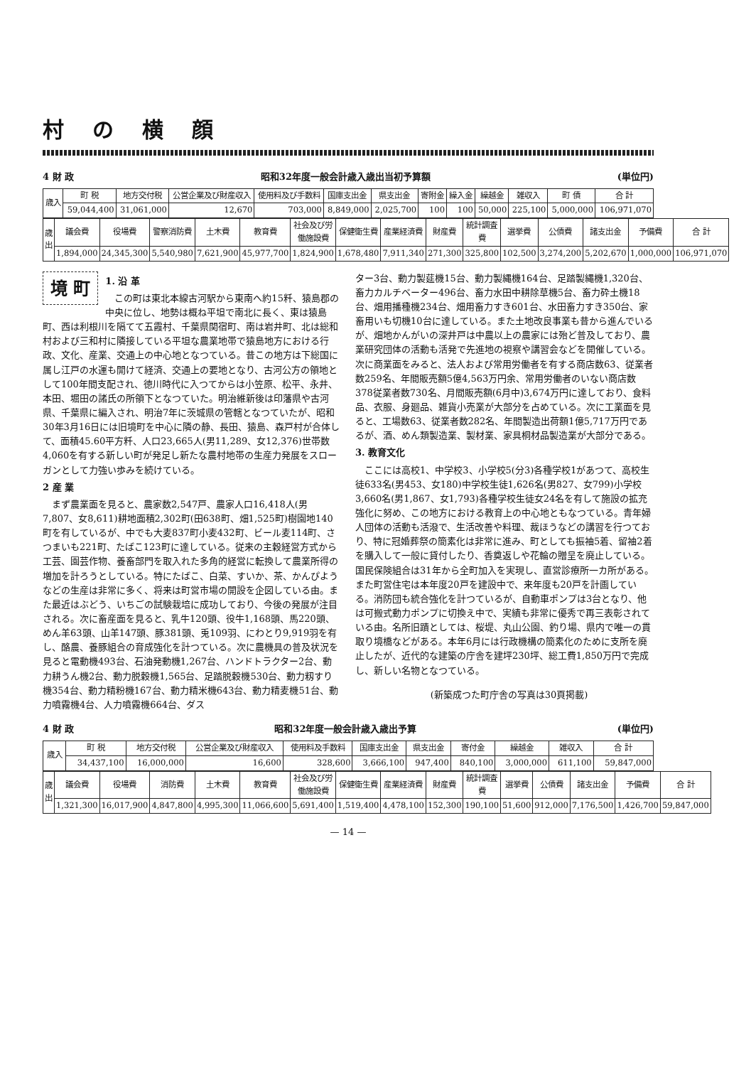村の横顔
4 財 政 昭和32年度一般会計歳入歳出当初予算額 (単位円)
| 歳入 | 町 税 | 地方交付税 | 公営企業及び財産収入 | 使用料及び手数料 | 国庫支出金 | 県支出金 | 寄附金 | 繰入金 | 繰越金 | 雑収入 | 町 債 | 合 計 |
| --- | --- | --- | --- | --- | --- | --- | --- | --- | --- | --- | --- | --- |
| | 59,044,400 | 31,061,000 | 12,670 | 703,000 | 8,849,000 | 2,025,700 | 100 | 100 | 50,000 | 225,100 | 5,000,000 | 106,971,070 |
| 歳出 | 議会費 | 役場費 | 警察消防費 | 土木費 | 教育費 | 社会及び労働施設費 | 保健衛生費 | 産業経済費 | 財産費 | 統計調査費 | 選挙費 | 公債費 | 諸支出金 | 予備費 | 合 計 |
| --- | --- | --- | --- | --- | --- | --- | --- | --- | --- | --- | --- | --- | --- | --- | --- |
| | 1,894,000 | 24,345,300 | 5,540,980 | 7,621,900 | 45,977,700 | 1,824,900 | 1,678,480 | 7,911,340 | 271,300 | 325,800 | 102,500 | 3,274,200 | 5,202,670 | 1,000,000 | 106,971,070 |
境 町
1. 沿 革
この町は東北本線古河駅から東南へ約15粁、猿島郡の中央に位し、地勢は概ね平坦で南北に長く、東は猿島町、西は利根川を隔てて五霞村、千葉県関宿町、南は岩井町、北は総和村および三和村に隣接している平坦な農業地帯で猿島地方における行政、文化、産業、交通上の中心地となつている。昔この地方は下総国に属し江戸の水運も開けて経済、交通上の要地となり、古河公方の領地として100年間支配され、徳川時代に入つてからは小笠原、松平、永井、本田、堀田の諸氏の所領下となつていた。明治維新後は印藩県や古河県、千葉県に編入され、明治7年に茨城県の管轄となつていたが、昭和30年3月16日には旧境町を中心に隣の静、長田、猿島、森戸村が合体して、面積45.60平方粁、人口23,665人(男11,289、女12,376)世帯数4,060を有する新しい町が発足し新たな農村地帯の生産力発展をスローガンとして力強い歩みを続けている。
2 産 業
まず農業面を見ると、農家数2,547戸、農家人口16,418人(男7,807、女8,611)耕地面積2,302町(田638町、畑1,525町)樹園地140町を有しているが、中でも大麦837町小麦432町、ビール麦114町、さつまいも221町、たばこ123町に達している。従来の主穀経営方式から工芸、園芸作物、養畜部門を取入れた多角的経営に転換して農業所得の増加を計ろうとしている。特にたばこ、白菜、すいか、茶、かんぴようなどの生産は非常に多く、将来は町営市場の開設を企図している由。また最近はぶどう、いちごの試験栽培に成功しており、今後の発展が注目される。次に畜産面を見ると、乳牛120頭、役牛1,168頭、馬220頭、めん羊63頭、山羊147頭、豚381頭、兎109羽、にわとり9,919羽を有し、酪農、養豚組合の育成強化を計つている。次に農機具の普及状況を見ると電動機493台、石油発動機1,267台、ハンドトラクター2台、動力耕うん機2台、動力脱穀機1,565台、足踏脱穀機530台、動力籾すり機354台、動力精粉機167台、動力精米機643台、動力精麦機51台、動力噴霧機4台、人力噴霧機664台、ダス
ター3台、動力製莚機15台、動力製縄機164台、足踏製縄機1,320台、畜力カルチベーター496台、畜力水田中耕除草機5台、畜力砕土機18台、畑用播種機234台、畑用畜力すき601台、水田畜力すき350台、家畜用いも切機10台に達している。また土地改良事業も昔から進んでいるが、畑地かんがいの深井戸は中農以上の農家には殆ど普及しており、農業研究団体の活動も活発で先進地の視察や講習会などを開催している。次に商業面をみると、法人および常用労働者を有する商店数63、従業者数259名、年間販売額5億4,563万円余、常用労働者のいない商店数378従業者数730名、月間販売額(6月中)3,674万円に達しており、食料品、衣服、身廻品、雑貨小売業が大部分を占めている。次に工業面を見ると、工場数63、従業者数282名、年間製造出荷額1億5,717万円であるが、酒、めん類製造業、製材業、家具桐材品製造業が大部分である。
3. 教育文化
ここには高校1、中学校3、小学校5(分3)各種学校1があつて、高校生徒633名(男453、女180)中学校生徒1,626名(男827、女799)小学校3,660名(男1,867、女1,793)各種学校生徒女24名を有して施設の拡充強化に努め、この地方における教育上の中心地ともなつている。青年婦人団体の活動も活潑で、生活改善や料理、裁ほうなどの講習を行つており、特に冠婚葬祭の簡素化は非常に進み、町としても振袖5着、留袖2着を購入して一般に貸付したり、香奠返しや花輪の贈呈を廃止している。国民保険組合は31年から全町加入を実現し、直営診療所一カ所がある。また町営住宅は本年度20戸を建設中で、来年度も20戸を計画している。消防団も統合強化を計つているが、自動車ポンプは3台となり、他は可搬式動力ポンプに切換え中で、実績も非常に優秀で再三表彰されている由。名所旧蹟としては、桜堤、丸山公園、釣り場、県内で唯一の貫取り境橋などがある。本年6月には行政機構の簡素化のために支所を廃止したが、近代的な建築の庁舎を建坪230坪、総工費1,850万円で完成し、新しい名物となつている。
(新築成つた町庁舎の写真は30頁掲載)
4 財 政 昭和32年度一般会計歳入歳出予算 (単位円)
| 歳入 | 町 税 | 地方交付税 | 公営企業及び財産収入 | 使用料及手数料 | 国庫支出金 | 県支出金 | 寄付金 | 繰越金 | 雑収入 | 合 計 |
| --- | --- | --- | --- | --- | --- | --- | --- | --- | --- | --- |
| | 34,437,100 | 16,000,000 | 16,600 | 328,600 | 3,666,100 | 947,400 | 840,100 | 3,000,000 | 611,100 | 59,847,000 |
| 歳出 | 議会費 | 役場費 | 消防費 | 土木費 | 教育費 | 社会及び労働施設費 | 保健衛生費 | 産業経済費 | 財産費 | 統計調査費 | 選挙費 | 公債費 | 諸支出金 | 予備費 | 合 計 |
| --- | --- | --- | --- | --- | --- | --- | --- | --- | --- | --- | --- | --- | --- | --- | --- |
| | 1,321,300 | 16,017,900 | 4,847,800 | 4,995,300 | 11,066,600 | 5,691,400 | 1,519,400 | 4,478,100 | 152,300 | 190,100 | 51,600 | 912,000 | 7,176,500 | 1,426,700 | 59,847,000 |
— 14 —